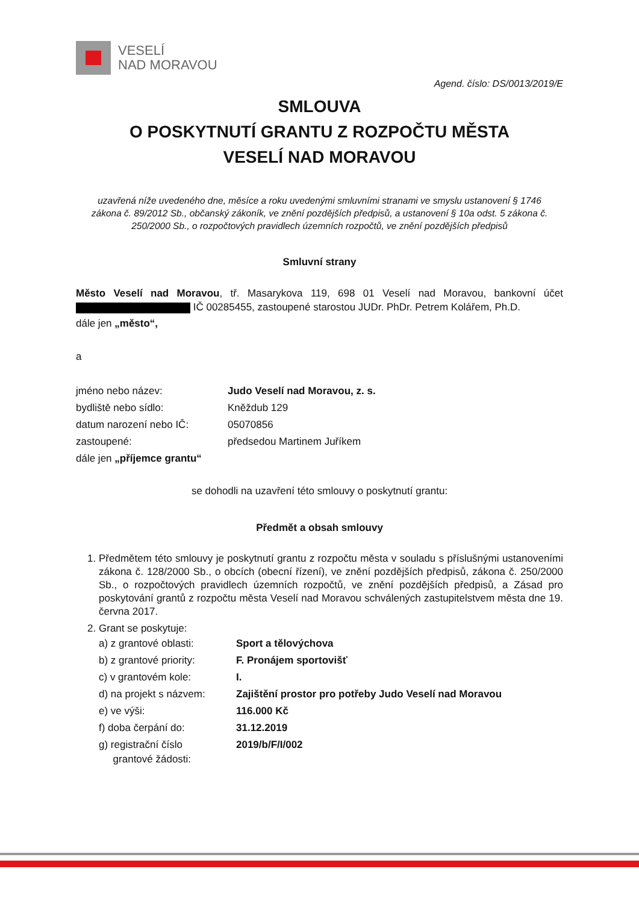VESELÍ
NAD MORAVOU
Agend. číslo: DS/0013/2019/E
SMLOUVA
O POSKYTNUTÍ GRANTU Z ROZPOČTU MĚSTA
VESELÍ NAD MORAVOU
uzavřená níže uvedeného dne, měsíce a roku uvedenými smluvními stranami ve smyslu ustanovení § 1746 zákona č. 89/2012 Sb., občanský zákoník, ve znění pozdějších předpisů, a ustanovení § 10a odst. 5 zákona č. 250/2000 Sb., o rozpočtových pravidlech územních rozpočtů, ve znění pozdějších předpisů
Smluvní strany
Město Veselí nad Moravou, tř. Masarykova 119, 698 01 Veselí nad Moravou, bankovní účet IČ 00285455, zastoupené starostou JUDr. PhDr. Petrem Kolářem, Ph.D.
dále jen „město“,
a
| jméno nebo název: | Judo Veselí nad Moravou, z. s. |
| bydliště nebo sídlo: | Kněždub 129 |
| datum narození nebo IČ: | 05070856 |
| zastoupené: | předsedou Martinem Juříkem |
| dále jen „příjemce grantu“ | |
se dohodli na uzavření této smlouvy o poskytnutí grantu:
Předmět a obsah smlouvy
1. Předmětem této smlouvy je poskytnutí grantu z rozpočtu města v souladu s příslušnými ustanoveními zákona č. 128/2000 Sb., o obcích (obecní řízení), ve znění pozdějších předpisů, zákona č. 250/2000 Sb., o rozpočtových pravidlech územních rozpočtů, ve znění pozdějších předpisů, a Zásad pro poskytování grantů z rozpočtu města Veselí nad Moravou schválených zastupitelstvem města dne 19. června 2017.
2. Grant se poskytuje:
| a) z grantové oblasti: | Sport a tělovýchova |
| b) z grantové priority: | F. Pronájem sportovišť |
| c) v grantovém kole: | I. |
| d) na projekt s názvem: | Zajištění prostor pro potřeby Judo Veselí nad Moravou |
| e) ve výši: | 116.000 Kč |
| f) doba čerpání do: | 31.12.2019 |
| g) registrační číslo grantové žádosti: | 2019/b/F/I/002 |